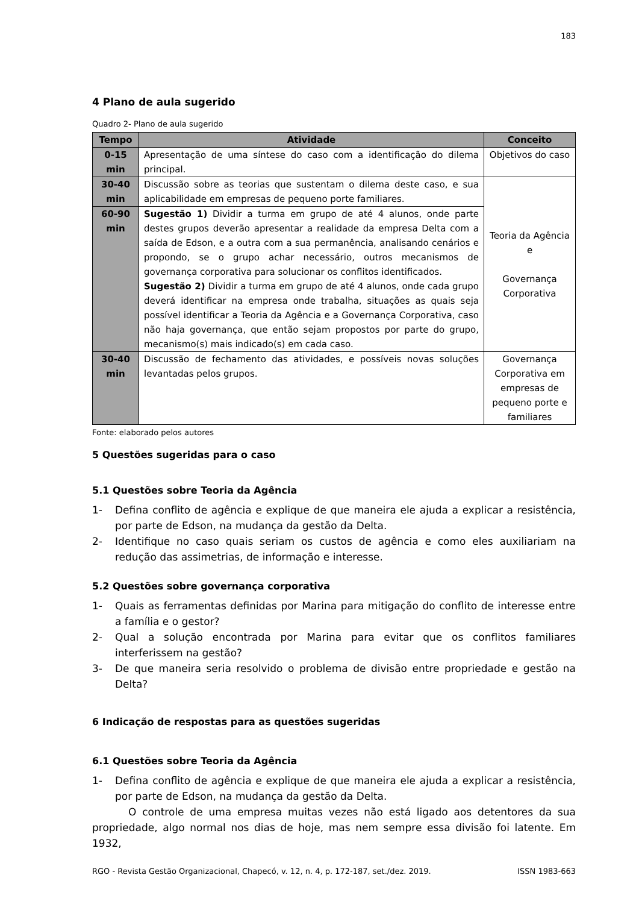183
4 Plano de aula sugerido
Quadro 2- Plano de aula sugerido
| Tempo | Atividade | Conceito |
| --- | --- | --- |
| 0-15 min | Apresentação de uma síntese do caso com a identificação do dilema principal. | Objetivos do caso |
| 30-40 min | Discussão sobre as teorias que sustentam o dilema deste caso, e sua aplicabilidade em empresas de pequeno porte familiares. | Teoria da Agência e Governança Corporativa |
| 60-90 min | Sugestão 1) Dividir a turma em grupo de até 4 alunos, onde parte destes grupos deverão apresentar a realidade da empresa Delta com a saída de Edson, e a outra com a sua permanência, analisando cenários e propondo, se o grupo achar necessário, outros mecanismos de governança corporativa para solucionar os conflitos identificados. Sugestão 2) Dividir a turma em grupo de até 4 alunos, onde cada grupo deverá identificar na empresa onde trabalha, situações as quais seja possível identificar a Teoria da Agência e a Governança Corporativa, caso não haja governança, que então sejam propostos por parte do grupo, mecanismo(s) mais indicado(s) em cada caso. | |
| 30-40 min | Discussão de fechamento das atividades, e possíveis novas soluções levantadas pelos grupos. | Governança Corporativa em empresas de pequeno porte e familiares |
Fonte: elaborado pelos autores
5 Questões sugeridas para o caso
5.1 Questões sobre Teoria da Agência
1- Defina conflito de agência e explique de que maneira ele ajuda a explicar a resistência, por parte de Edson, na mudança da gestão da Delta.
2- Identifique no caso quais seriam os custos de agência e como eles auxiliariam na redução das assimetrias, de informação e interesse.
5.2 Questões sobre governança corporativa
1- Quais as ferramentas definidas por Marina para mitigação do conflito de interesse entre a família e o gestor?
2- Qual a solução encontrada por Marina para evitar que os conflitos familiares interferissem na gestão?
3- De que maneira seria resolvido o problema de divisão entre propriedade e gestão na Delta?
6 Indicação de respostas para as questões sugeridas
6.1 Questões sobre Teoria da Agência
1- Defina conflito de agência e explique de que maneira ele ajuda a explicar a resistência, por parte de Edson, na mudança da gestão da Delta.
O controle de uma empresa muitas vezes não está ligado aos detentores da sua propriedade, algo normal nos dias de hoje, mas nem sempre essa divisão foi latente. Em 1932,
RGO - Revista Gestão Organizacional, Chapecó, v. 12, n. 4, p. 172-187, set./dez. 2019. ISSN 1983-663